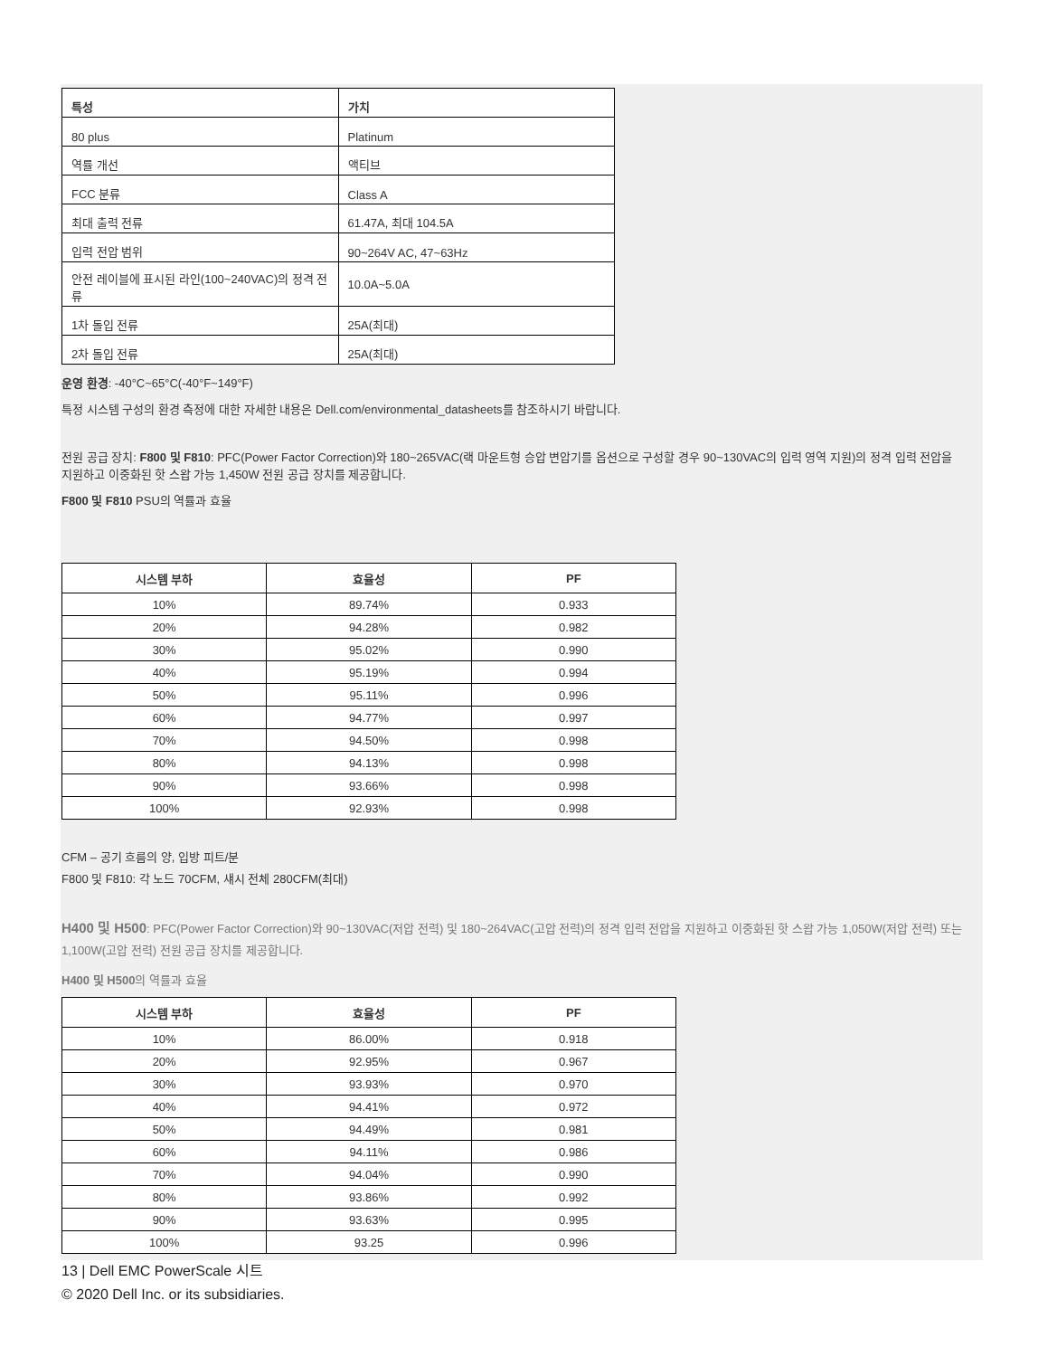| 특성 | 가치 |
| --- | --- |
| 80 plus | Platinum |
| 역률 개선 | 액티브 |
| FCC 분류 | Class A |
| 최대 출력 전류 | 61.47A, 최대 104.5A |
| 입력 전압 범위 | 90~264V AC, 47~63Hz |
| 안전 레이블에 표시된 라인(100~240VAC)의 정격 전류 | 10.0A~5.0A |
| 1차 돌입 전류 | 25A(최대) |
| 2차 돌입 전류 | 25A(최대) |
운영 환경: -40°C~65°C(-40°F~149°F)
특정 시스템 구성의 환경 측정에 대한 자세한 내용은 Dell.com/environmental_datasheets를 참조하시기 바랍니다.
전원 공급 장치: F800 및 F810: PFC(Power Factor Correction)와 180~265VAC(랙 마운트형 승압 변압기를 옵션으로 구성할 경우 90~130VAC의 입력 영역 지원)의 정격 입력 전압을 지원하고 이중화된 핫 스왑 가능 1,450W 전원 공급 장치를 제공합니다.
F800 및 F810 PSU의 역률과 효율
| 시스템 부하 | 효율성 | PF |
| --- | --- | --- |
| 10% | 89.74% | 0.933 |
| 20% | 94.28% | 0.982 |
| 30% | 95.02% | 0.990 |
| 40% | 95.19% | 0.994 |
| 50% | 95.11% | 0.996 |
| 60% | 94.77% | 0.997 |
| 70% | 94.50% | 0.998 |
| 80% | 94.13% | 0.998 |
| 90% | 93.66% | 0.998 |
| 100% | 92.93% | 0.998 |
CFM – 공기 흐름의 양, 입방 피트/분
F800 및 F810: 각 노드 70CFM, 섀시 전체 280CFM(최대)
H400 및 H500: PFC(Power Factor Correction)와 90~130VAC(저압 전력) 및 180~264VAC(고압 전력)의 정격 입력 전압을 지원하고 이중화된 핫 스왑 가능 1,050W(저압 전력) 또는 1,100W(고압 전력) 전원 공급 장치를 제공합니다.
H400 및 H500의 역률과 효율
| 시스템 부하 | 효율성 | PF |
| --- | --- | --- |
| 10% | 86.00% | 0.918 |
| 20% | 92.95% | 0.967 |
| 30% | 93.93% | 0.970 |
| 40% | 94.41% | 0.972 |
| 50% | 94.49% | 0.981 |
| 60% | 94.11% | 0.986 |
| 70% | 94.04% | 0.990 |
| 80% | 93.86% | 0.992 |
| 90% | 93.63% | 0.995 |
| 100% | 93.25 | 0.996 |
13 | Dell EMC PowerScale 시트
© 2020 Dell Inc. or its subsidiaries.